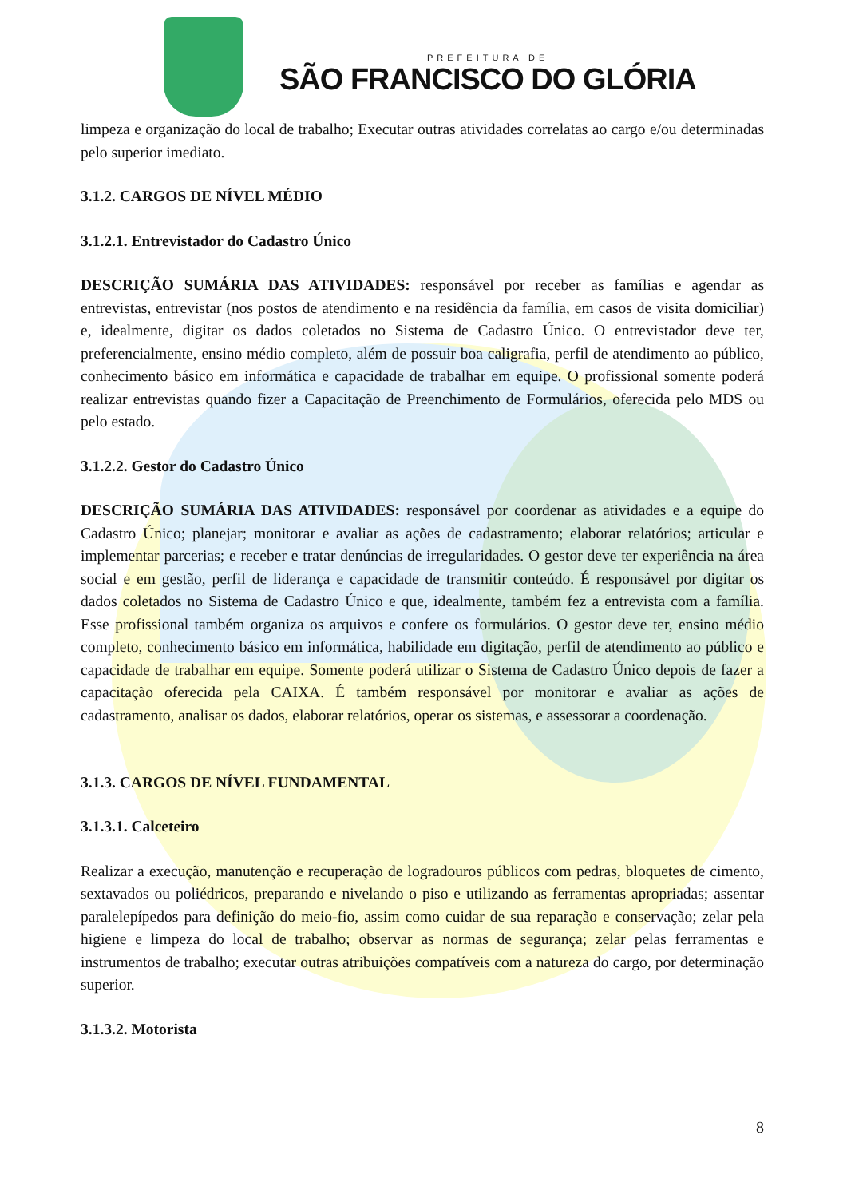PREFEITURA DE
SÃO FRANCISCO DO GLÓRIA
limpeza e organização do local de trabalho; Executar outras atividades correlatas ao cargo e/ou determinadas pelo superior imediato.
3.1.2. CARGOS DE NÍVEL MÉDIO
3.1.2.1. Entrevistador do Cadastro Único
DESCRIÇÃO SUMÁRIA DAS ATIVIDADES: responsável por receber as famílias e agendar as entrevistas, entrevistar (nos postos de atendimento e na residência da família, em casos de visita domiciliar) e, idealmente, digitar os dados coletados no Sistema de Cadastro Único. O entrevistador deve ter, preferencialmente, ensino médio completo, além de possuir boa caligrafia, perfil de atendimento ao público, conhecimento básico em informática e capacidade de trabalhar em equipe. O profissional somente poderá realizar entrevistas quando fizer a Capacitação de Preenchimento de Formulários, oferecida pelo MDS ou pelo estado.
3.1.2.2. Gestor do Cadastro Único
DESCRIÇÃO SUMÁRIA DAS ATIVIDADES: responsável por coordenar as atividades e a equipe do Cadastro Único; planejar; monitorar e avaliar as ações de cadastramento; elaborar relatórios; articular e implementar parcerias; e receber e tratar denúncias de irregularidades. O gestor deve ter experiência na área social e em gestão, perfil de liderança e capacidade de transmitir conteúdo. É responsável por digitar os dados coletados no Sistema de Cadastro Único e que, idealmente, também fez a entrevista com a família. Esse profissional também organiza os arquivos e confere os formulários. O gestor deve ter, ensino médio completo, conhecimento básico em informática, habilidade em digitação, perfil de atendimento ao público e capacidade de trabalhar em equipe. Somente poderá utilizar o Sistema de Cadastro Único depois de fazer a capacitação oferecida pela CAIXA. É também responsável por monitorar e avaliar as ações de cadastramento, analisar os dados, elaborar relatórios, operar os sistemas, e assessorar a coordenação.
3.1.3. CARGOS DE NÍVEL FUNDAMENTAL
3.1.3.1. Calceteiro
Realizar a execução, manutenção e recuperação de logradouros públicos com pedras, bloquetes de cimento, sextavados ou poliédricos, preparando e nivelando o piso e utilizando as ferramentas apropriadas; assentar paralelepípedos para definição do meio-fio, assim como cuidar de sua reparação e conservação; zelar pela higiene e limpeza do local de trabalho; observar as normas de segurança; zelar pelas ferramentas e instrumentos de trabalho; executar outras atribuições compatíveis com a natureza do cargo, por determinação superior.
3.1.3.2. Motorista
8